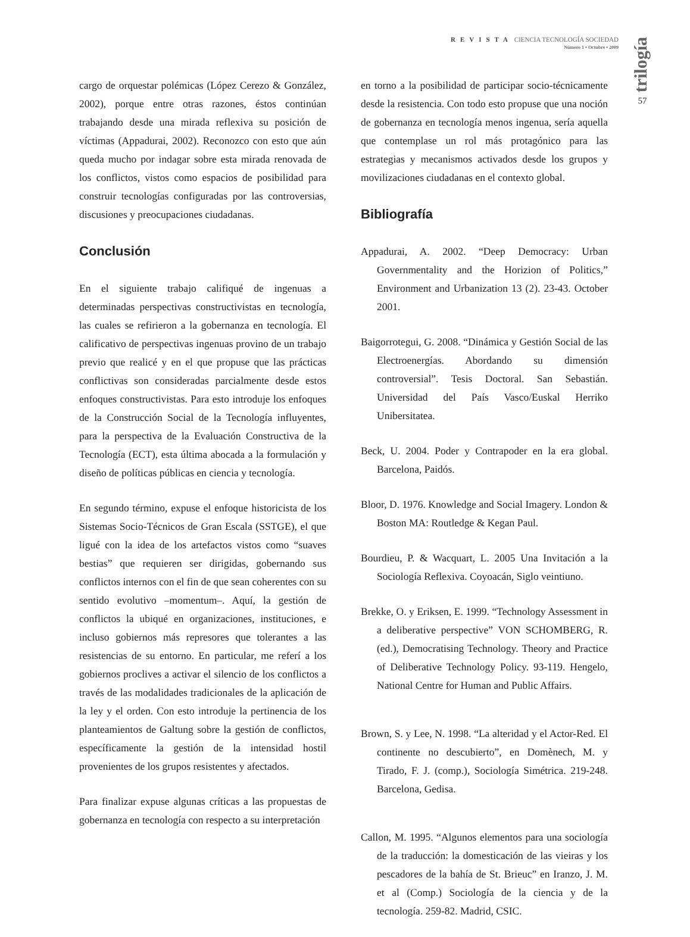REVISTA CIENCIA TECNOLOGÍA SOCIEDAD
Número 1 • Octubre • 2009
trilogía
57
cargo de orquestar polémicas (López Cerezo & González, 2002), porque entre otras razones, éstos continúan trabajando desde una mirada reflexiva su posición de víctimas (Appadurai, 2002). Reconozco con esto que aún queda mucho por indagar sobre esta mirada renovada de los conflictos, vistos como espacios de posibilidad para construir tecnologías configuradas por las controversias, discusiones y preocupaciones ciudadanas.
Conclusión
En el siguiente trabajo califiqué de ingenuas a determinadas perspectivas constructivistas en tecnología, las cuales se refirieron a la gobernanza en tecnología. El calificativo de perspectivas ingenuas provino de un trabajo previo que realicé y en el que propuse que las prácticas conflictivas son consideradas parcialmente desde estos enfoques constructivistas. Para esto introduje los enfoques de la Construcción Social de la Tecnología influyentes, para la perspectiva de la Evaluación Constructiva de la Tecnología (ECT), esta última abocada a la formulación y diseño de políticas públicas en ciencia y tecnología.
En segundo término, expuse el enfoque historicista de los Sistemas Socio-Técnicos de Gran Escala (SSTGE), el que ligué con la idea de los artefactos vistos como “suaves bestias” que requieren ser dirigidas, gobernando sus conflictos internos con el fin de que sean coherentes con su sentido evolutivo –momentum–. Aquí, la gestión de conflictos la ubiqué en organizaciones, instituciones, e incluso gobiernos más represores que tolerantes a las resistencias de su entorno. En particular, me referí a los gobiernos proclives a activar el silencio de los conflictos a través de las modalidades tradicionales de la aplicación de la ley y el orden. Con esto introduje la pertinencia de los planteamientos de Galtung sobre la gestión de conflictos, específicamente la gestión de la intensidad hostil provenientes de los grupos resistentes y afectados.
Para finalizar expuse algunas críticas a las propuestas de gobernanza en tecnología con respecto a su interpretación
en torno a la posibilidad de participar socio-técnicamente desde la resistencia. Con todo esto propuse que una noción de gobernanza en tecnología menos ingenua, sería aquella que contemplase un rol más protagónico para las estrategias y mecanismos activados desde los grupos y movilizaciones ciudadanas en el contexto global.
Bibliografía
Appadurai, A. 2002. “Deep Democracy: Urban Governmentality and the Horizion of Politics,” Environment and Urbanization 13 (2). 23-43. October 2001.
Baigorrotegui, G. 2008. “Dinámica y Gestión Social de las Electroenergías. Abordando su dimensión controversial”. Tesis Doctoral. San Sebastián. Universidad del País Vasco/Euskal Herriko Unibersitatea.
Beck, U. 2004. Poder y Contrapoder en la era global. Barcelona, Paidós.
Bloor, D. 1976. Knowledge and Social Imagery. London & Boston MA: Routledge & Kegan Paul.
Bourdieu, P. & Wacquart, L. 2005 Una Invitación a la Sociología Reflexiva. Coyoacán, Siglo veintiuno.
Brekke, O. y Eriksen, E. 1999. “Technology Assessment in a deliberative perspective” VON SCHOMBERG, R. (ed.), Democratising Technology. Theory and Practice of Deliberative Technology Policy. 93-119. Hengelo, National Centre for Human and Public Affairs.
Brown, S. y Lee, N. 1998. “La alteridad y el Actor-Red. El continente no descubierto”, en Domènech, M. y Tirado, F. J. (comp.), Sociología Simétrica. 219-248. Barcelona, Gedisa.
Callon, M. 1995. “Algunos elementos para una sociología de la traducción: la domesticación de las vieiras y los pescadores de la bahía de St. Brieuc” en Iranzo, J. M. et al (Comp.) Sociología de la ciencia y de la tecnología. 259-82. Madrid, CSIC.